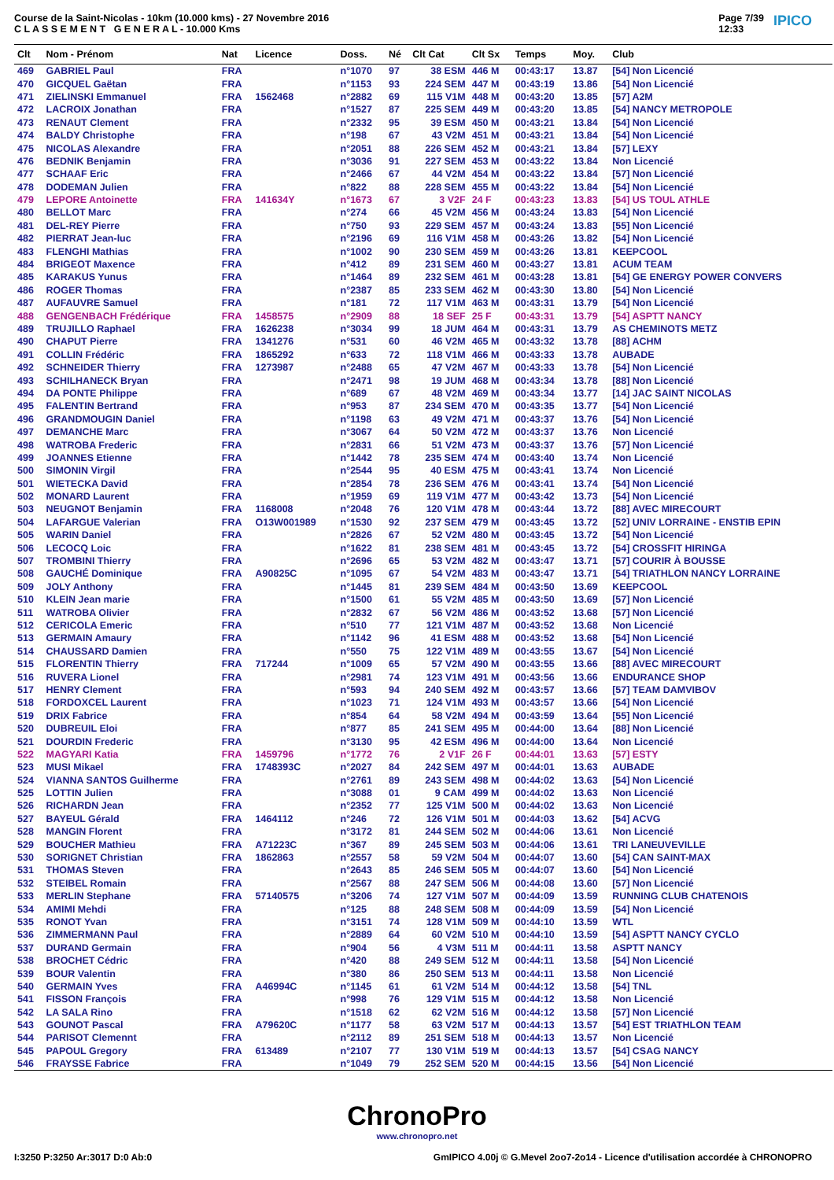Course de la Saint-Nicolas - 10km (10.000 kms) - 27 Novembre 2016
C L A S S E M E N T G E N E R A L - 10.000 Kms
Page 7/39
12:33 IPICO
| Clt | Nom - Prénom | Nat | Licence | Doss. | Né | Clt Cat | Clt Sx | Temps | Moy. | Club |
| --- | --- | --- | --- | --- | --- | --- | --- | --- | --- | --- |
| 469 | GABRIEL Paul | FRA | | n°1070 | 97 | 38 ESM | 446 M | 00:43:17 | 13.87 | [54] Non Licencié |
| 470 | GICQUEL Gaëtan | FRA | | n°1153 | 93 | 224 SEM | 447 M | 00:43:19 | 13.86 | [54] Non Licencié |
| 471 | ZIELINSKI Emmanuel | FRA | 1562468 | n°2882 | 69 | 115 V1M | 448 M | 00:43:20 | 13.85 | [57] A2M |
| 472 | LACROIX Jonathan | FRA | | n°1527 | 87 | 225 SEM | 449 M | 00:43:20 | 13.85 | [54] NANCY METROPOLE |
| 473 | RENAUT Clement | FRA | | n°2332 | 95 | 39 ESM | 450 M | 00:43:21 | 13.84 | [54] Non Licencié |
| 474 | BALDY Christophe | FRA | | n°198 | 67 | 43 V2M | 451 M | 00:43:21 | 13.84 | [54] Non Licencié |
| 475 | NICOLAS Alexandre | FRA | | n°2051 | 88 | 226 SEM | 452 M | 00:43:21 | 13.84 | [57] LEXY |
| 476 | BEDNIK Benjamin | FRA | | n°3036 | 91 | 227 SEM | 453 M | 00:43:22 | 13.84 | Non Licencié |
| 477 | SCHAAF Eric | FRA | | n°2466 | 67 | 44 V2M | 454 M | 00:43:22 | 13.84 | [57] Non Licencié |
| 478 | DODEMAN Julien | FRA | | n°822 | 88 | 228 SEM | 455 M | 00:43:22 | 13.84 | [54] Non Licencié |
| 479 | LEPORE Antoinette | FRA | 141634Y | n°1673 | 67 | 3 V2F | 24 F | 00:43:23 | 13.83 | [54] US TOUL ATHLE |
| 480 | BELLOT Marc | FRA | | n°274 | 66 | 45 V2M | 456 M | 00:43:24 | 13.83 | [54] Non Licencié |
| 481 | DEL-REY Pierre | FRA | | n°750 | 93 | 229 SEM | 457 M | 00:43:24 | 13.83 | [55] Non Licencié |
| 482 | PIERRAT Jean-luc | FRA | | n°2196 | 69 | 116 V1M | 458 M | 00:43:26 | 13.82 | [54] Non Licencié |
| 483 | FLENGHI Mathias | FRA | | n°1002 | 90 | 230 SEM | 459 M | 00:43:26 | 13.81 | KEEPCOOL |
| 484 | BRIGEOT Maxence | FRA | | n°412 | 89 | 231 SEM | 460 M | 00:43:27 | 13.81 | ACUM TEAM |
| 485 | KARAKUS Yunus | FRA | | n°1464 | 89 | 232 SEM | 461 M | 00:43:28 | 13.81 | [54] GE ENERGY POWER CONVERS |
| 486 | ROGER Thomas | FRA | | n°2387 | 85 | 233 SEM | 462 M | 00:43:30 | 13.80 | [54] Non Licencié |
| 487 | AUFAUVRE Samuel | FRA | | n°181 | 72 | 117 V1M | 463 M | 00:43:31 | 13.79 | [54] Non Licencié |
| 488 | GENGENBACH Frédérique | FRA | 1458575 | n°2909 | 88 | 18 SEF | 25 F | 00:43:31 | 13.79 | [54] ASPTT NANCY |
| 489 | TRUJILLO Raphael | FRA | 1626238 | n°3034 | 99 | 18 JUM | 464 M | 00:43:31 | 13.79 | AS CHEMINOTS METZ |
| 490 | CHAPUT Pierre | FRA | 1341276 | n°531 | 60 | 46 V2M | 465 M | 00:43:32 | 13.78 | [88] ACHM |
| 491 | COLLIN Frédéric | FRA | 1865292 | n°633 | 72 | 118 V1M | 466 M | 00:43:33 | 13.78 | AUBADE |
| 492 | SCHNEIDER Thierry | FRA | 1273987 | n°2488 | 65 | 47 V2M | 467 M | 00:43:33 | 13.78 | [54] Non Licencié |
| 493 | SCHILHANECK Bryan | FRA | | n°2471 | 98 | 19 JUM | 468 M | 00:43:34 | 13.78 | [88] Non Licencié |
| 494 | DA PONTE Philippe | FRA | | n°689 | 67 | 48 V2M | 469 M | 00:43:34 | 13.77 | [14] JAC SAINT NICOLAS |
| 495 | FALENTIN Bertrand | FRA | | n°953 | 87 | 234 SEM | 470 M | 00:43:35 | 13.77 | [54] Non Licencié |
| 496 | GRANDMOUGIN Daniel | FRA | | n°1198 | 63 | 49 V2M | 471 M | 00:43:37 | 13.76 | [54] Non Licencié |
| 497 | DEMANCHE Marc | FRA | | n°3067 | 64 | 50 V2M | 472 M | 00:43:37 | 13.76 | Non Licencié |
| 498 | WATROBA Frederic | FRA | | n°2831 | 66 | 51 V2M | 473 M | 00:43:37 | 13.76 | [57] Non Licencié |
| 499 | JOANNES Etienne | FRA | | n°1442 | 78 | 235 SEM | 474 M | 00:43:40 | 13.74 | Non Licencié |
| 500 | SIMONIN Virgil | FRA | | n°2544 | 95 | 40 ESM | 475 M | 00:43:41 | 13.74 | Non Licencié |
| 501 | WIETECKA David | FRA | | n°2854 | 78 | 236 SEM | 476 M | 00:43:41 | 13.74 | [54] Non Licencié |
| 502 | MONARD Laurent | FRA | | n°1959 | 69 | 119 V1M | 477 M | 00:43:42 | 13.73 | [54] Non Licencié |
| 503 | NEUGNOT Benjamin | FRA | 1168008 | n°2048 | 76 | 120 V1M | 478 M | 00:43:44 | 13.72 | [88] AVEC MIRECOURT |
| 504 | LAFARGUE Valerian | FRA | O13W001989 | n°1530 | 92 | 237 SEM | 479 M | 00:43:45 | 13.72 | [52] UNIV LORRAINE - ENSTIB EPIN |
| 505 | WARIN Daniel | FRA | | n°2826 | 67 | 52 V2M | 480 M | 00:43:45 | 13.72 | [54] Non Licencié |
| 506 | LECOCQ Loic | FRA | | n°1622 | 81 | 238 SEM | 481 M | 00:43:45 | 13.72 | [54] CROSSFIT HIRINGA |
| 507 | TROMBINI Thierry | FRA | | n°2696 | 65 | 53 V2M | 482 M | 00:43:47 | 13.71 | [57] COURIR À BOUSSE |
| 508 | GAUCHÉ Dominique | FRA | A90825C | n°1095 | 67 | 54 V2M | 483 M | 00:43:47 | 13.71 | [54] TRIATHLON NANCY LORRAINE |
| 509 | JOLY Anthony | FRA | | n°1445 | 81 | 239 SEM | 484 M | 00:43:50 | 13.69 | KEEPCOOL |
| 510 | KLEIN Jean marie | FRA | | n°1500 | 61 | 55 V2M | 485 M | 00:43:50 | 13.69 | [57] Non Licencié |
| 511 | WATROBA Olivier | FRA | | n°2832 | 67 | 56 V2M | 486 M | 00:43:52 | 13.68 | [57] Non Licencié |
| 512 | CERICOLA Emeric | FRA | | n°510 | 77 | 121 V1M | 487 M | 00:43:52 | 13.68 | Non Licencié |
| 513 | GERMAIN Amaury | FRA | | n°1142 | 96 | 41 ESM | 488 M | 00:43:52 | 13.68 | [54] Non Licencié |
| 514 | CHAUSSARD Damien | FRA | | n°550 | 75 | 122 V1M | 489 M | 00:43:55 | 13.67 | [54] Non Licencié |
| 515 | FLORENTIN Thierry | FRA | 717244 | n°1009 | 65 | 57 V2M | 490 M | 00:43:55 | 13.66 | [88] AVEC MIRECOURT |
| 516 | RUVERA Lionel | FRA | | n°2981 | 74 | 123 V1M | 491 M | 00:43:56 | 13.66 | ENDURANCE SHOP |
| 517 | HENRY Clement | FRA | | n°593 | 94 | 240 SEM | 492 M | 00:43:57 | 13.66 | [57] TEAM DAMVIBOV |
| 518 | FORDOXCEL Laurent | FRA | | n°1023 | 71 | 124 V1M | 493 M | 00:43:57 | 13.66 | [54] Non Licencié |
| 519 | DRIX Fabrice | FRA | | n°854 | 64 | 58 V2M | 494 M | 00:43:59 | 13.64 | [55] Non Licencié |
| 520 | DUBREUIL Eloi | FRA | | n°877 | 85 | 241 SEM | 495 M | 00:44:00 | 13.64 | [88] Non Licencié |
| 521 | DOURDIN Frederic | FRA | | n°3130 | 95 | 42 ESM | 496 M | 00:44:00 | 13.64 | Non Licencié |
| 522 | MAGYARI Katia | FRA | 1459796 | n°1772 | 76 | 2 V1F | 26 F | 00:44:01 | 13.63 | [57] ESTY |
| 523 | MUSI Mikael | FRA | 1748393C | n°2027 | 84 | 242 SEM | 497 M | 00:44:01 | 13.63 | AUBADE |
| 524 | VIANNA SANTOS Guilherme | FRA | | n°2761 | 89 | 243 SEM | 498 M | 00:44:02 | 13.63 | [54] Non Licencié |
| 525 | LOTTIN Julien | FRA | | n°3088 | 01 | 9 CAM | 499 M | 00:44:02 | 13.63 | Non Licencié |
| 526 | RICHARDN Jean | FRA | | n°2352 | 77 | 125 V1M | 500 M | 00:44:02 | 13.63 | Non Licencié |
| 527 | BAYEUL Gérald | FRA | 1464112 | n°246 | 72 | 126 V1M | 501 M | 00:44:03 | 13.62 | [54] ACVG |
| 528 | MANGIN Florent | FRA | | n°3172 | 81 | 244 SEM | 502 M | 00:44:06 | 13.61 | Non Licencié |
| 529 | BOUCHER Mathieu | FRA | A71223C | n°367 | 89 | 245 SEM | 503 M | 00:44:06 | 13.61 | TRI LANEUVEVILLE |
| 530 | SORIGNET Christian | FRA | 1862863 | n°2557 | 58 | 59 V2M | 504 M | 00:44:07 | 13.60 | [54] CAN SAINT-MAX |
| 531 | THOMAS Steven | FRA | | n°2643 | 85 | 246 SEM | 505 M | 00:44:07 | 13.60 | [54] Non Licencié |
| 532 | STEIBEL Romain | FRA | | n°2567 | 88 | 247 SEM | 506 M | 00:44:08 | 13.60 | [57] Non Licencié |
| 533 | MERLIN Stephane | FRA | 57140575 | n°3206 | 74 | 127 V1M | 507 M | 00:44:09 | 13.59 | RUNNING CLUB CHATENOIS |
| 534 | AMIMI Mehdi | FRA | | n°125 | 88 | 248 SEM | 508 M | 00:44:09 | 13.59 | [54] Non Licencié |
| 535 | RONOT Yvan | FRA | | n°3151 | 74 | 128 V1M | 509 M | 00:44:10 | 13.59 | WTL |
| 536 | ZIMMERMANN Paul | FRA | | n°2889 | 64 | 60 V2M | 510 M | 00:44:10 | 13.59 | [54] ASPTT NANCY CYCLO |
| 537 | DURAND Germain | FRA | | n°904 | 56 | 4 V3M | 511 M | 00:44:11 | 13.58 | ASPTT NANCY |
| 538 | BROCHET Cédric | FRA | | n°420 | 88 | 249 SEM | 512 M | 00:44:11 | 13.58 | [54] Non Licencié |
| 539 | BOUR Valentin | FRA | | n°380 | 86 | 250 SEM | 513 M | 00:44:11 | 13.58 | Non Licencié |
| 540 | GERMAIN Yves | FRA | A46994C | n°1145 | 61 | 61 V2M | 514 M | 00:44:12 | 13.58 | [54] TNL |
| 541 | FISSON François | FRA | | n°998 | 76 | 129 V1M | 515 M | 00:44:12 | 13.58 | Non Licencié |
| 542 | LA SALA Rino | FRA | | n°1518 | 62 | 62 V2M | 516 M | 00:44:12 | 13.58 | [57] Non Licencié |
| 543 | GOUNOT Pascal | FRA | A79620C | n°1177 | 58 | 63 V2M | 517 M | 00:44:13 | 13.57 | [54] EST TRIATHLON TEAM |
| 544 | PARISOT Clemennt | FRA | | n°2112 | 89 | 251 SEM | 518 M | 00:44:13 | 13.57 | Non Licencié |
| 545 | PAPOUL Gregory | FRA | 613489 | n°2107 | 77 | 130 V1M | 519 M | 00:44:13 | 13.57 | [54] CSAG NANCY |
| 546 | FRAYSSE Fabrice | FRA | | n°1049 | 79 | 252 SEM | 520 M | 00:44:15 | 13.56 | [54] Non Licencié |
ChronoPro
www.chronopro.net
I:3250 P:3250 Ar:3017 D:0 Ab:0 GmIPICO 4.00j © G.Mevel 2oo7-2o14 - Licence d'utilisation accordée à CHRONOPRO